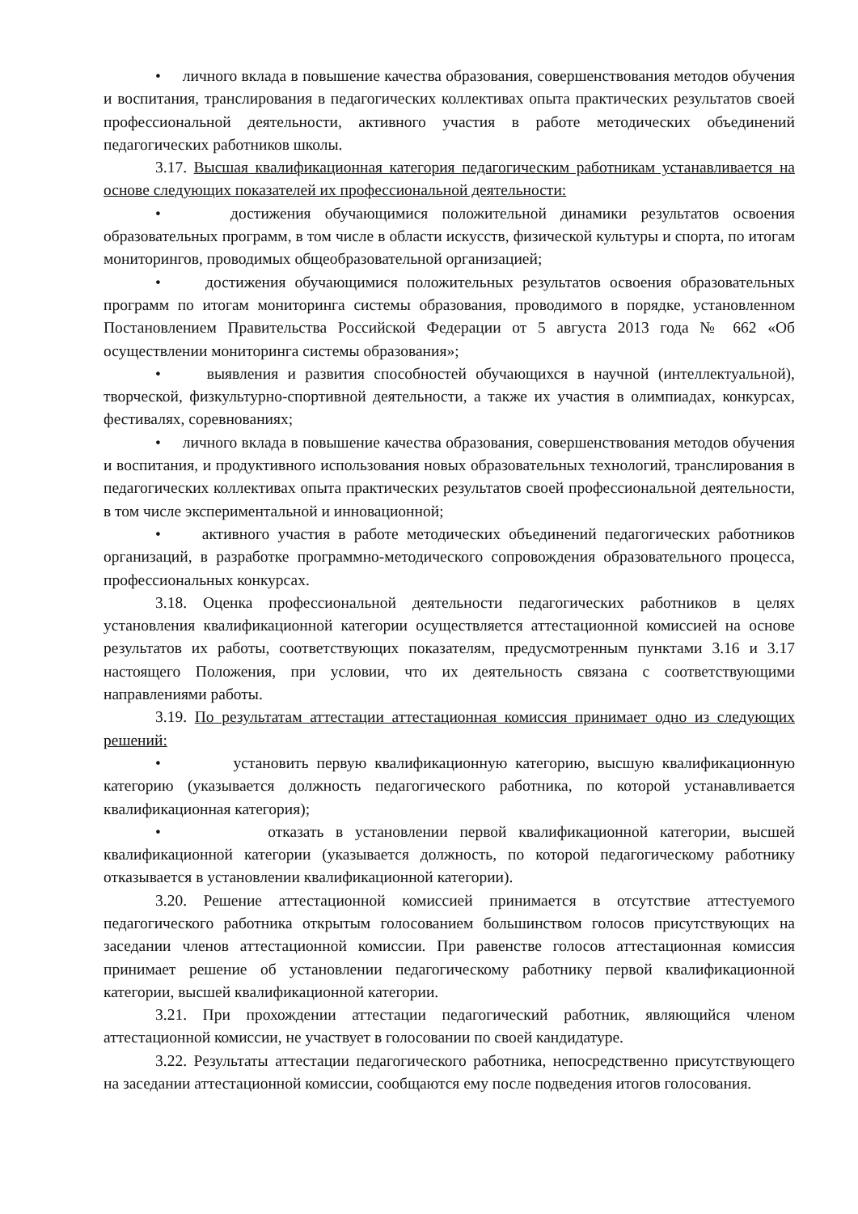• личного вклада в повышение качества образования, совершенствования методов обучения и воспитания, транслирования в педагогических коллективах опыта практических результатов своей профессиональной деятельности, активного участия в работе методических объединений педагогических работников школы.
3.17. Высшая квалификационная категория педагогическим работникам устанавливается на основе следующих показателей их профессиональной деятельности:
• достижения обучающимися положительной динамики результатов освоения образовательных программ, в том числе в области искусств, физической культуры и спорта, по итогам мониторингов, проводимых общеобразовательной организацией;
• достижения обучающимися положительных результатов освоения образовательных программ по итогам мониторинга системы образования, проводимого в порядке, установленном Постановлением Правительства Российской Федерации от 5 августа 2013 года № 662 «Об осуществлении мониторинга системы образования»;
• выявления и развития способностей обучающихся в научной (интеллектуальной), творческой, физкультурно-спортивной деятельности, а также их участия в олимпиадах, конкурсах, фестивалях, соревнованиях;
• личного вклада в повышение качества образования, совершенствования методов обучения и воспитания, и продуктивного использования новых образовательных технологий, транслирования в педагогических коллективах опыта практических результатов своей профессиональной деятельности, в том числе экспериментальной и инновационной;
• активного участия в работе методических объединений педагогических работников организаций, в разработке программно-методического сопровождения образовательного процесса, профессиональных конкурсах.
3.18. Оценка профессиональной деятельности педагогических работников в целях установления квалификационной категории осуществляется аттестационной комиссией на основе результатов их работы, соответствующих показателям, предусмотренным пунктами 3.16 и 3.17 настоящего Положения, при условии, что их деятельность связана с соответствующими направлениями работы.
3.19. По результатам аттестации аттестационная комиссия принимает одно из следующих решений:
• установить первую квалификационную категорию, высшую квалификационную категорию (указывается должность педагогического работника, по которой устанавливается квалификационная категория);
• отказать в установлении первой квалификационной категории, высшей квалификационной категории (указывается должность, по которой педагогическому работнику отказывается в установлении квалификационной категории).
3.20. Решение аттестационной комиссией принимается в отсутствие аттестуемого педагогического работника открытым голосованием большинством голосов присутствующих на заседании членов аттестационной комиссии. При равенстве голосов аттестационная комиссия принимает решение об установлении педагогическому работнику первой квалификационной категории, высшей квалификационной категории.
3.21. При прохождении аттестации педагогический работник, являющийся членом аттестационной комиссии, не участвует в голосовании по своей кандидатуре.
3.22. Результаты аттестации педагогического работника, непосредственно присутствующего на заседании аттестационной комиссии, сообщаются ему после подведения итогов голосования.